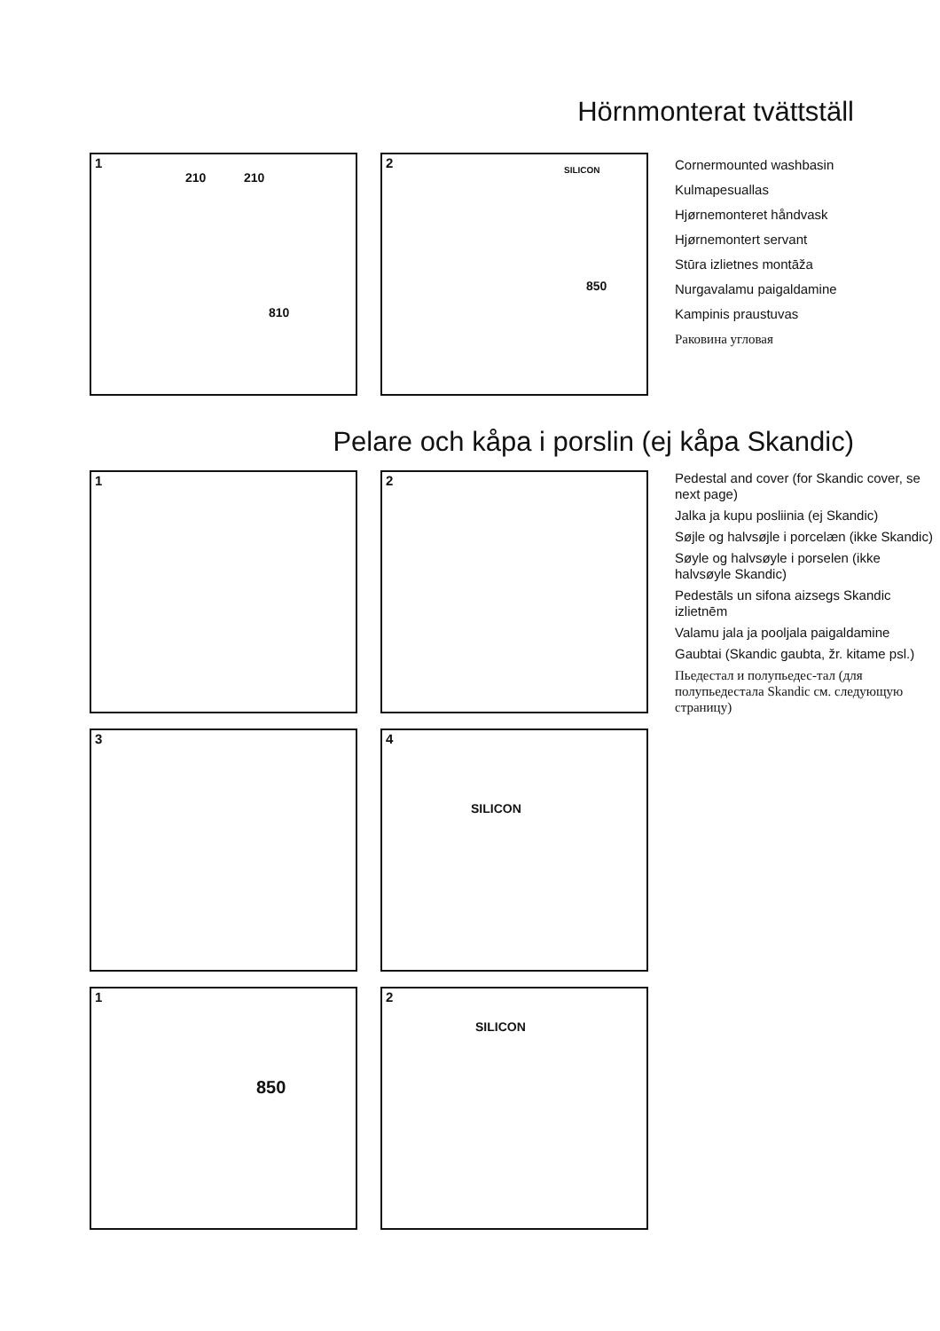Hörnmonterat tvättställ
1
210 210
810
2 SILICON
850
Cornermounted washbasin
Kulmapesuallas
Hjørnemonteret håndvask
Hjørnemontert servant
Stūra izlietnes montāža
Nurgavalamu paigaldamine
Kampinis praustuvas
Раковина угловая
Pelare och kåpa i porslin (ej kåpa Skandic)
1
2
3
4
SILICON
1
850
2
SILICON
Pedestal and cover (for Skandic cover, se next page)
Jalka ja kupu posliinia (ej Skandic)
Søjle og halvsøjle i porcelæn (ikke Skandic)
Søyle og halvsøyle i porselen (ikke halvsøyle Skandic)
Pedestāls un sifona aizsegs Skandic izlietnēm
Valamu jala ja pooljala paigaldamine
Gaubtai (Skandic gaubta, žr. kitame psl.)
Пьедестал и полупьедес-тал (для полупьедестала Skandic см. следующую страницу)